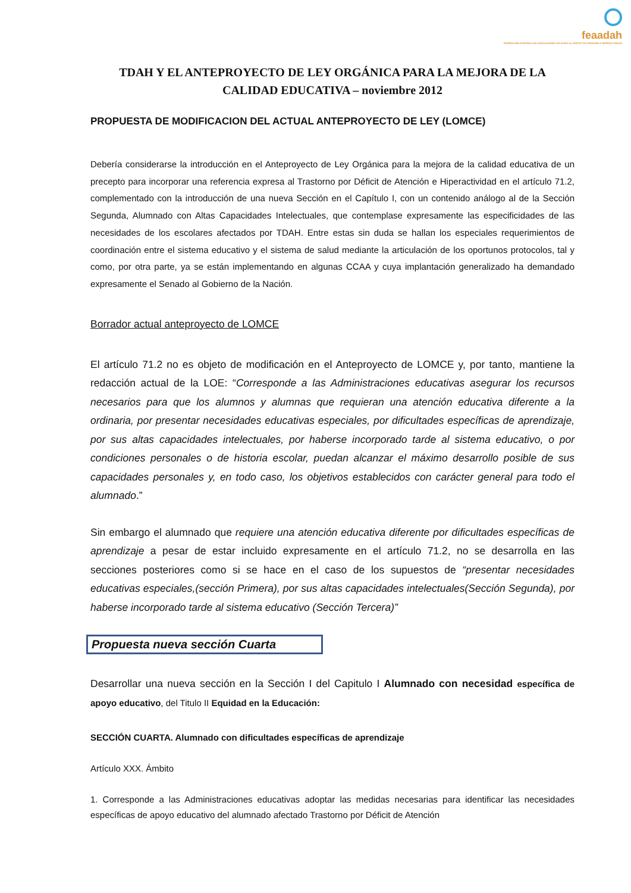feaadah
FEDERACIÓN ESPAÑOLA DE ASOCIACIONES DE AYUDA AL DÉFICIT DE ATENCIÓN E HIPERACTIVIDAD
TDAH Y EL ANTEPROYECTO DE LEY ORGÁNICA PARA LA MEJORA DE LA CALIDAD EDUCATIVA – noviembre 2012
PROPUESTA DE MODIFICACION DEL ACTUAL ANTEPROYECTO DE LEY (LOMCE)
Debería considerarse la introducción en el Anteproyecto de Ley Orgánica para la mejora de la calidad educativa de un precepto para incorporar una referencia expresa al Trastorno por Déficit de Atención e Hiperactividad en el artículo 71.2, complementado con la introducción de una nueva Sección en el Capítulo I, con un contenido análogo al de la Sección Segunda, Alumnado con Altas Capacidades Intelectuales, que contemplase expresamente las especificidades de las necesidades de los escolares afectados por TDAH. Entre estas sin duda se hallan los especiales requerimientos de coordinación entre el sistema educativo y el sistema de salud mediante la articulación de los oportunos protocolos, tal y como, por otra parte, ya se están implementando en algunas CCAA y cuya implantación generalizado ha demandado expresamente el Senado al Gobierno de la Nación.
Borrador actual anteproyecto de LOMCE
El artículo 71.2 no es objeto de modificación en el Anteproyecto de LOMCE y, por tanto, mantiene la redacción actual de la LOE: “Corresponde a las Administraciones educativas asegurar los recursos necesarios para que los alumnos y alumnas que requieran una atención educativa diferente a la ordinaria, por presentar necesidades educativas especiales, por dificultades específicas de aprendizaje, por sus altas capacidades intelectuales, por haberse incorporado tarde al sistema educativo, o por condiciones personales o de historia escolar, puedan alcanzar el máximo desarrollo posible de sus capacidades personales y, en todo caso, los objetivos establecidos con carácter general para todo el alumnado.”
Sin embargo el alumnado que requiere una atención educativa diferente por dificultades específicas de aprendizaje a pesar de estar incluido expresamente en el artículo 71.2, no se desarrolla en las secciones posteriores como si se hace en el caso de los supuestos de “presentar necesidades educativas especiales,(sección Primera), por sus altas capacidades intelectuales(Sección Segunda), por haberse incorporado tarde al sistema educativo (Sección Tercera)”
Propuesta nueva sección Cuarta
Desarrollar una nueva sección en la Sección I del Capitulo I Alumnado con necesidad específica de apoyo educativo, del Titulo II Equidad en la Educación:
SECCIÓN CUARTA. Alumnado con dificultades específicas de aprendizaje
Artículo XXX. Ámbito
1. Corresponde a las Administraciones educativas adoptar las medidas necesarias para identificar las necesidades específicas de apoyo educativo del alumnado afectado Trastorno por Déficit de Atención